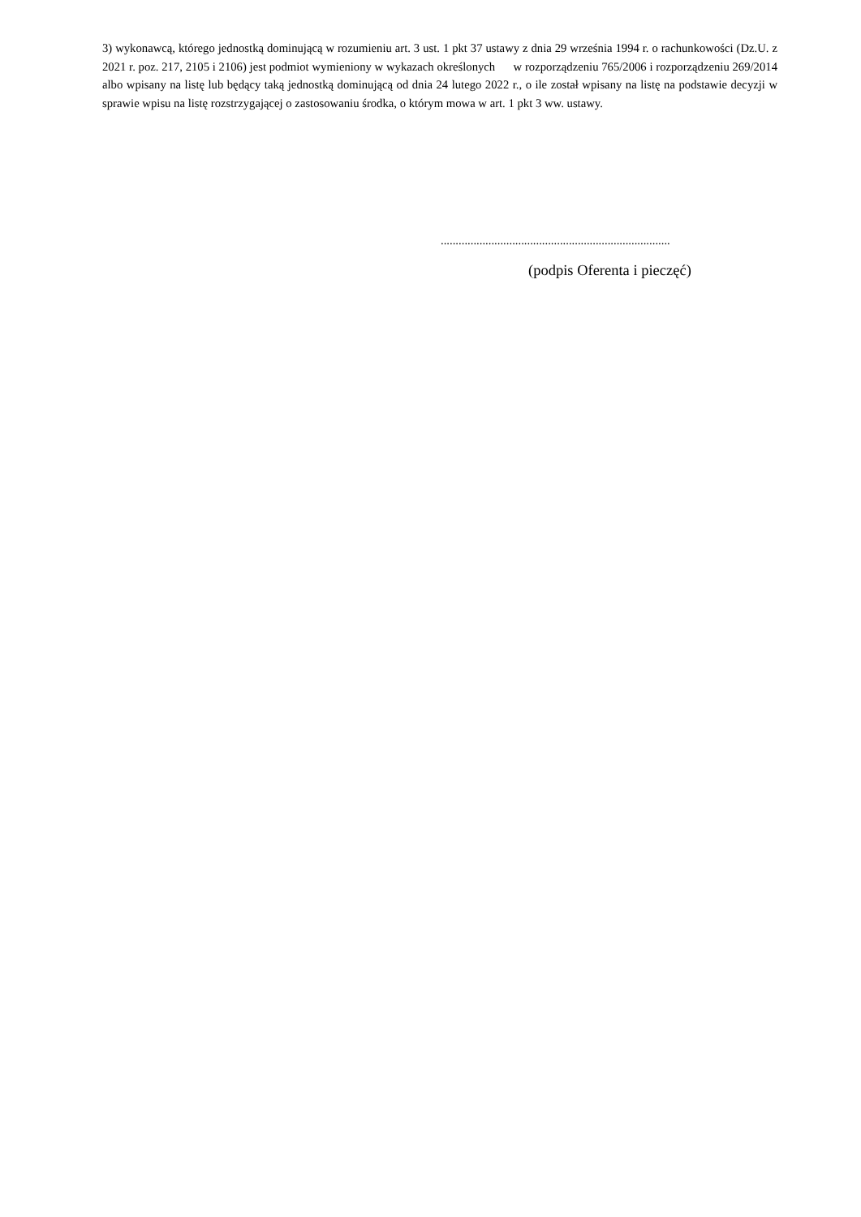3) wykonawcą, którego jednostką dominującą w rozumieniu art. 3 ust. 1 pkt 37 ustawy z dnia 29 września 1994 r. o rachunkowości (Dz.U. z 2021 r. poz. 217, 2105 i 2106) jest podmiot wymieniony w wykazach określonych w rozporządzeniu 765/2006 i rozporządzeniu 269/2014 albo wpisany na listę lub będący taką jednostką dominującą od dnia 24 lutego 2022 r., o ile został wpisany na listę na podstawie decyzji w sprawie wpisu na listę rozstrzygającej o zastosowaniu środka, o którym mowa w art. 1 pkt 3 ww. ustawy.
.............................................................................
(podpis Oferenta i pieczęć)